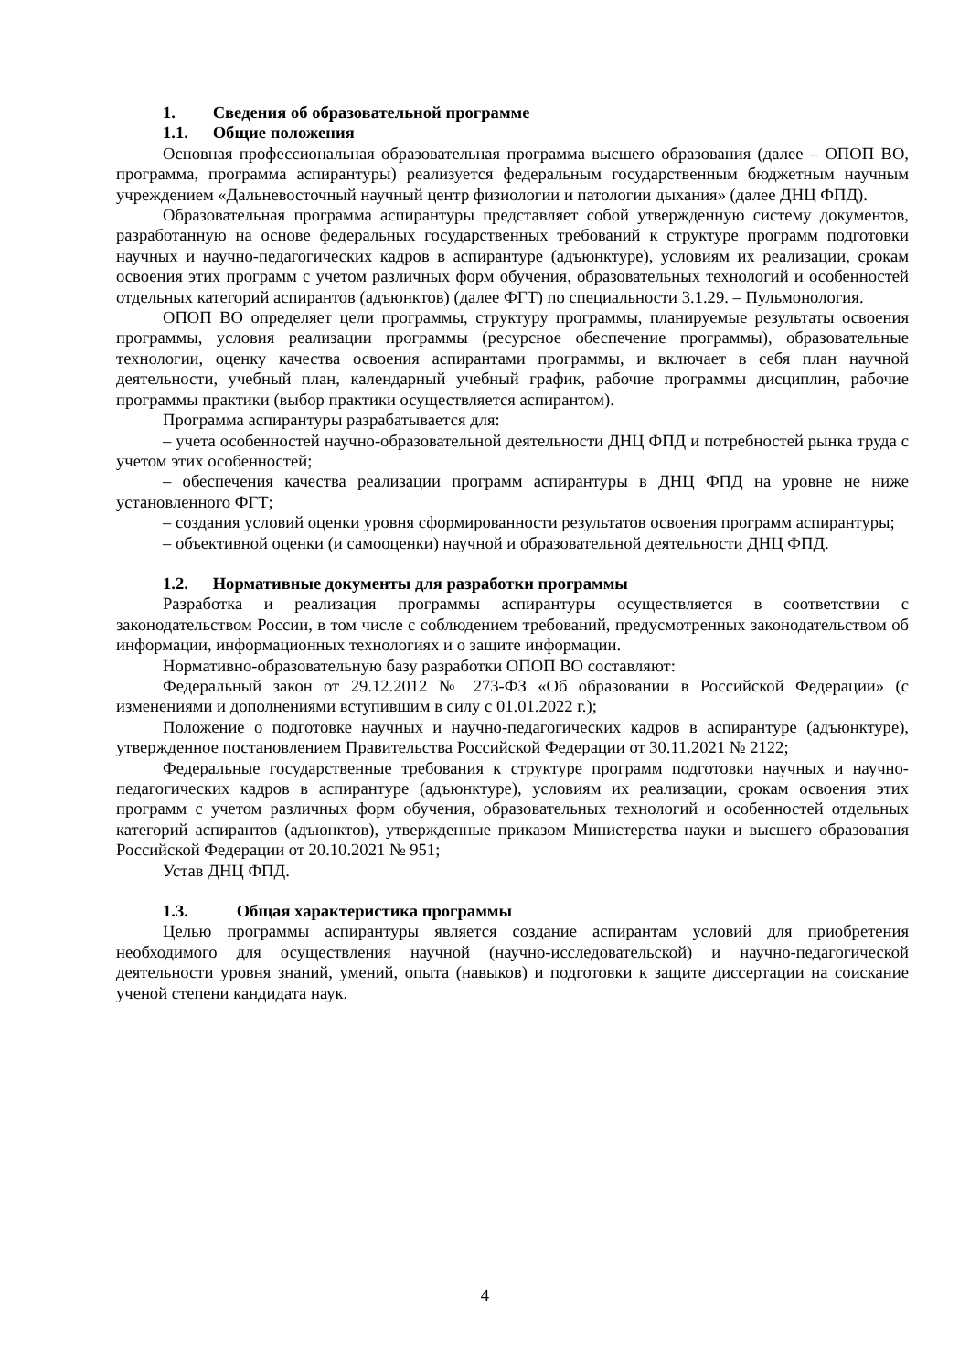1. Сведения об образовательной программе
1.1. Общие положения
Основная профессиональная образовательная программа высшего образования (далее – ОПОП ВО, программа, программа аспирантуры) реализуется федеральным государственным бюджетным научным учреждением «Дальневосточный научный центр физиологии и патологии дыхания» (далее ДНЦ ФПД).
Образовательная программа аспирантуры представляет собой утвержденную систему документов, разработанную на основе федеральных государственных требований к структуре программ подготовки научных и научно-педагогических кадров в аспирантуре (адъюнктуре), условиям их реализации, срокам освоения этих программ с учетом различных форм обучения, образовательных технологий и особенностей отдельных категорий аспирантов (адъюнктов) (далее ФГТ) по специальности 3.1.29. – Пульмонология.
ОПОП ВО определяет цели программы, структуру программы, планируемые результаты освоения программы, условия реализации программы (ресурсное обеспечение программы), образовательные технологии, оценку качества освоения аспирантами программы, и включает в себя план научной деятельности, учебный план, календарный учебный график, рабочие программы дисциплин, рабочие программы практики (выбор практики осуществляется аспирантом).
Программа аспирантуры разрабатывается для:
– учета особенностей научно-образовательной деятельности ДНЦ ФПД и потребностей рынка труда с учетом этих особенностей;
– обеспечения качества реализации программ аспирантуры в ДНЦ ФПД на уровне не ниже установленного ФГТ;
– создания условий оценки уровня сформированности результатов освоения программ аспирантуры;
– объективной оценки (и самооценки) научной и образовательной деятельности ДНЦ ФПД.
1.2. Нормативные документы для разработки программы
Разработка и реализация программы аспирантуры осуществляется в соответствии с законодательством России, в том числе с соблюдением требований, предусмотренных законодательством об информации, информационных технологиях и о защите информации.
Нормативно-образовательную базу разработки ОПОП ВО составляют:
Федеральный закон от 29.12.2012 № 273-ФЗ «Об образовании в Российской Федерации» (с изменениями и дополнениями вступившим в силу с 01.01.2022 г.);
Положение о подготовке научных и научно-педагогических кадров в аспирантуре (адъюнктуре), утвержденное постановлением Правительства Российской Федерации от 30.11.2021 № 2122;
Федеральные государственные требования к структуре программ подготовки научных и научно-педагогических кадров в аспирантуре (адъюнктуре), условиям их реализации, срокам освоения этих программ с учетом различных форм обучения, образовательных технологий и особенностей отдельных категорий аспирантов (адъюнктов), утвержденные приказом Министерства науки и высшего образования Российской Федерации от 20.10.2021 № 951;
Устав ДНЦ ФПД.
1.3. Общая характеристика программы
Целью программы аспирантуры является создание аспирантам условий для приобретения необходимого для осуществления научной (научно-исследовательской) и научно-педагогической деятельности уровня знаний, умений, опыта (навыков) и подготовки к защите диссертации на соискание ученой степени кандидата наук.
4